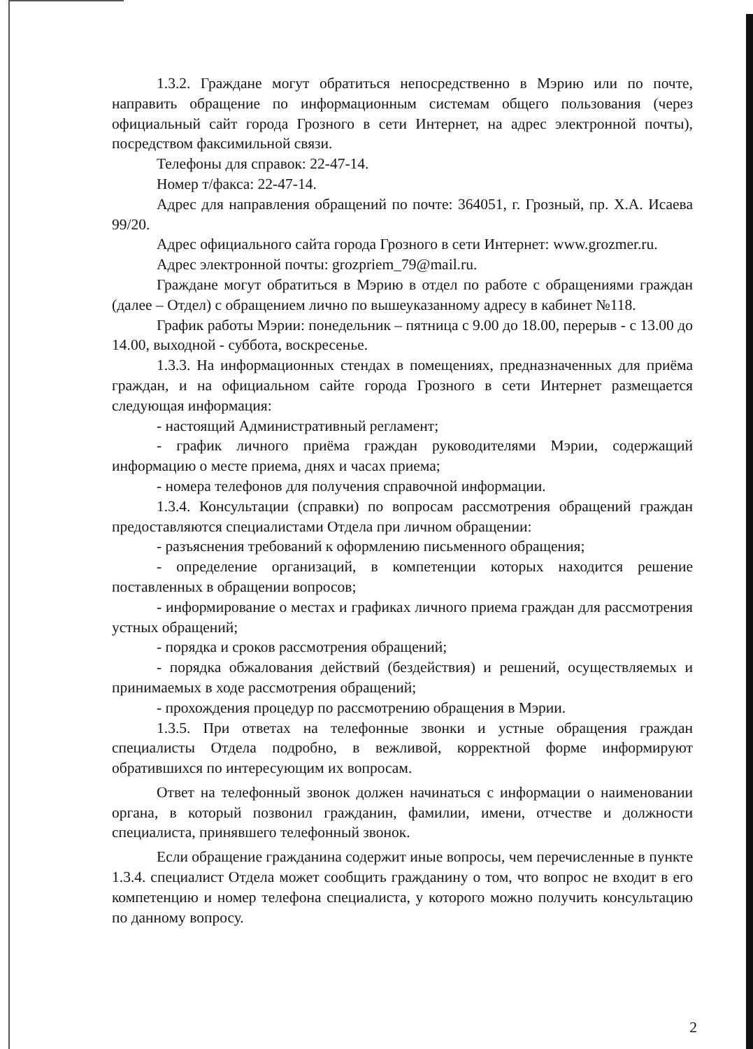1.3.2. Граждане могут обратиться непосредственно в Мэрию или по почте, направить обращение по информационным системам общего пользования (через официальный сайт города Грозного в сети Интернет, на адрес электронной почты), посредством факсимильной связи.
Телефоны для справок: 22-47-14.
Номер т/факса: 22-47-14.
Адрес для направления обращений по почте: 364051, г. Грозный, пр. Х.А. Исаева 99/20.
Адрес официального сайта города Грозного в сети Интернет: www.grozmer.ru.
Адрес электронной почты: grozpriem_79@mail.ru.
Граждане могут обратиться в Мэрию в отдел по работе с обращениями граждан (далее – Отдел) с обращением лично по вышеуказанному адресу в кабинет №118.
График работы Мэрии: понедельник – пятница с 9.00 до 18.00, перерыв - с 13.00 до 14.00, выходной - суббота, воскресенье.
1.3.3. На информационных стендах в помещениях, предназначенных для приёма граждан, и на официальном сайте города Грозного в сети Интернет размещается следующая информация:
- настоящий Административный регламент;
- график личного приёма граждан руководителями Мэрии, содержащий информацию о месте приема, днях и часах приема;
- номера телефонов для получения справочной информации.
1.3.4. Консультации (справки) по вопросам рассмотрения обращений граждан предоставляются специалистами Отдела при личном обращении:
- разъяснения требований к оформлению письменного обращения;
- определение организаций, в компетенции которых находится решение поставленных в обращении вопросов;
- информирование о местах и графиках личного приема граждан для рассмотрения устных обращений;
- порядка и сроков рассмотрения обращений;
- порядка обжалования действий (бездействия) и решений, осуществляемых и принимаемых в ходе рассмотрения обращений;
- прохождения процедур по рассмотрению обращения в Мэрии.
1.3.5. При ответах на телефонные звонки и устные обращения граждан специалисты Отдела подробно, в вежливой, корректной форме информируют обратившихся по интересующим их вопросам.
Ответ на телефонный звонок должен начинаться с информации о наименовании органа, в который позвонил гражданин, фамилии, имени, отчестве и должности специалиста, принявшего телефонный звонок.
Если обращение гражданина содержит иные вопросы, чем перечисленные в пункте 1.3.4. специалист Отдела может сообщить гражданину о том, что вопрос не входит в его компетенцию и номер телефона специалиста, у которого можно получить консультацию по данному вопросу.
2